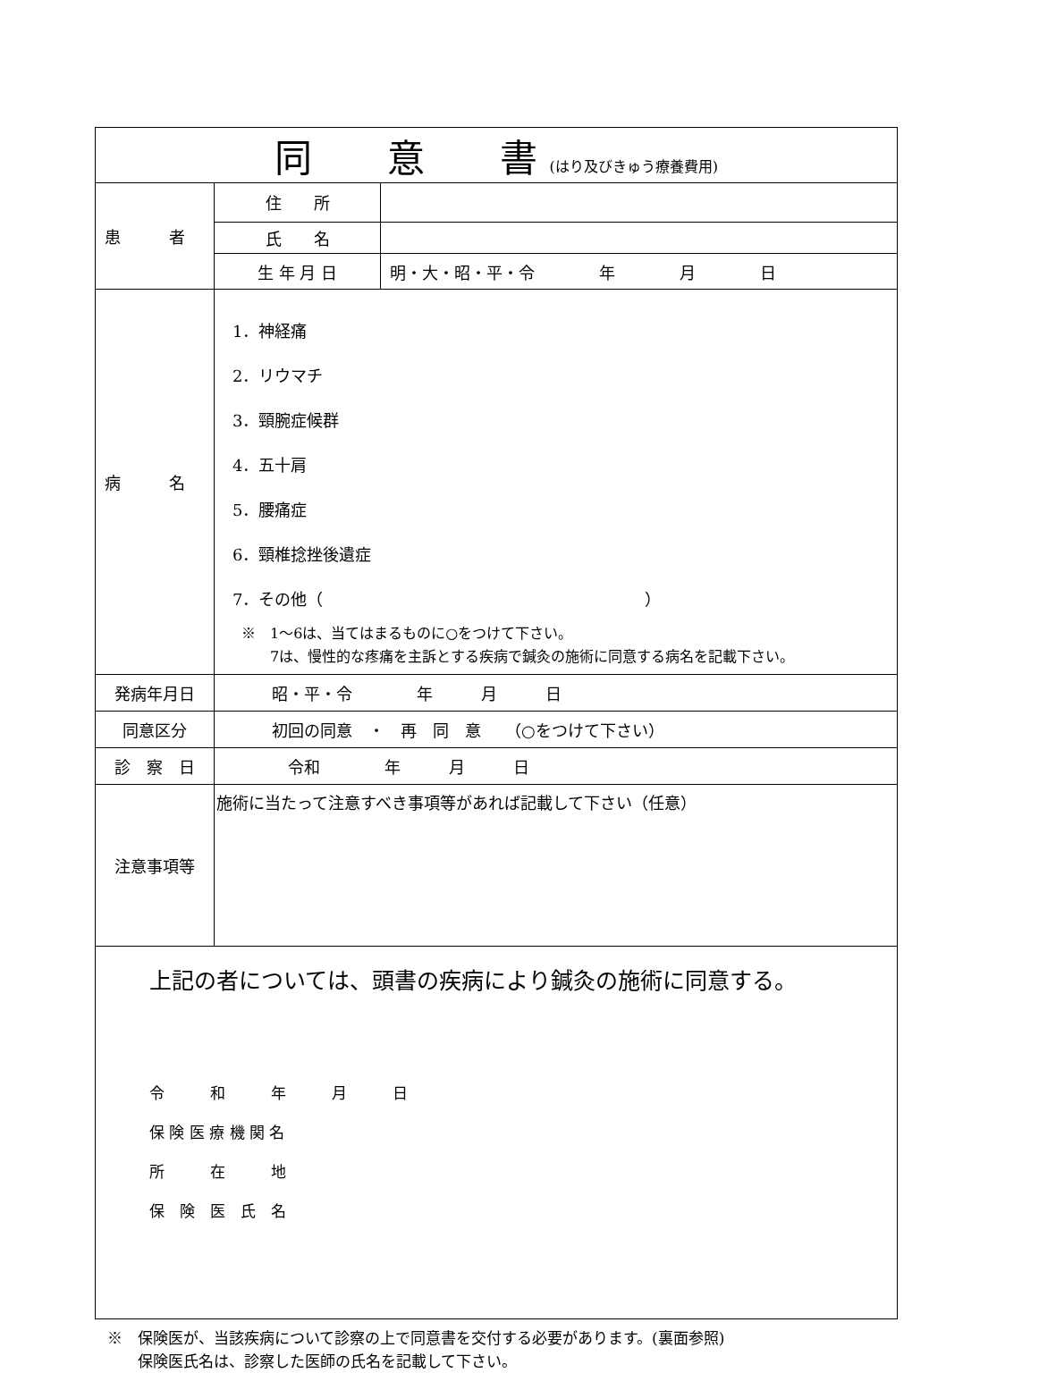| 同 意 書 (はり及びきゅう療養費用) | | |
| 患 者 | 住 所 | |
| | 氏 名 | |
| | 生 年 月 日 | 明・大・昭・平・令 年 月 日 |
| 病 名 | 1．神経痛 2．リウマチ 3．頸腕症候群 4．五十肩 5．腰痛症 6．頸椎捻挫後遺症 7．その他（ ） ※ 1～6は、当てはまるものに○をつけて下さい。 7は、慢性的な疼痛を主訴とする疾病で鍼灸の施術に同意する病名を記載下さい。 | |
| 発病年月日 | 昭・平・令 年 月 日 | |
| 同意区分 | 初回の同意 ・ 再 同 意 （○をつけて下さい） | |
| 診 察 日 | 令和 年 月 日 | |
| 注意事項等 | 施術に当たって注意すべき事項等があれば記載して下さい（任意） | |
| 上記の者については、頭書の疾病により鍼灸の施術に同意する。 令 和 年 月 日 保 険 医 療 機 関 名 所 在 地 保 険 医 氏 名 | | |
※　保険医が、当該疾病について診察の上で同意書を交付する必要があります。(裏面参照)
　　保険医氏名は、診察した医師の氏名を記載して下さい。